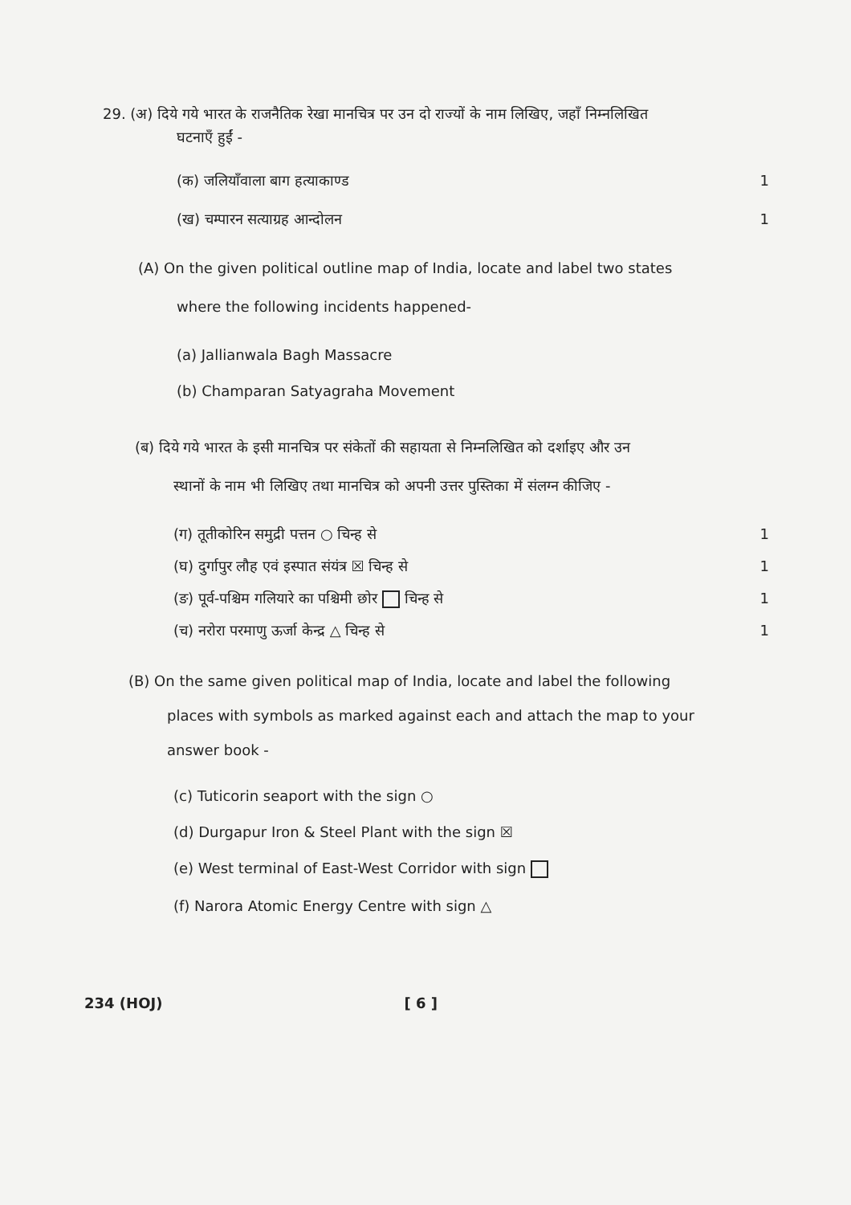29. (अ) दिये गये भारत के राजनैतिक रेखा मानचित्र पर उन दो राज्यों के नाम लिखिए, जहाँ निम्नलिखित
घटनाएँ हुईं -
(क) जलियाँवाला बाग हत्याकाण्ड 1
(ख) चम्पारन सत्याग्रह आन्दोलन 1
(A) On the given political outline map of India, locate and label two states
where the following incidents happened-
(a) Jallianwala Bagh Massacre
(b) Champaran Satyagraha Movement
(ब) दिये गये भारत के इसी मानचित्र पर संकेतों की सहायता से निम्नलिखित को दर्शाइए और उन
स्थानों के नाम भी लिखिए तथा मानचित्र को अपनी उत्तर पुस्तिका में संलग्न कीजिए -
(ग) तूतीकोरिन समुद्री पत्तन ○ चिन्ह से 1
(घ) दुर्गापुर लौह एवं इस्पात संयंत्र ☒ चिन्ह से 1
(ङ) पूर्व-पश्चिम गलियारे का पश्चिमी छोर चिन्ह से 1
(च) नरोरा परमाणु ऊर्जा केन्द्र △ चिन्ह से 1
(B) On the same given political map of India, locate and label the following
places with symbols as marked against each and attach the map to your
answer book -
(c) Tuticorin seaport with the sign ○
(d) Durgapur Iron & Steel Plant with the sign ☒
(e) West terminal of East-West Corridor with sign
(f) Narora Atomic Energy Centre with sign △
234 (HOJ) [ 6 ]